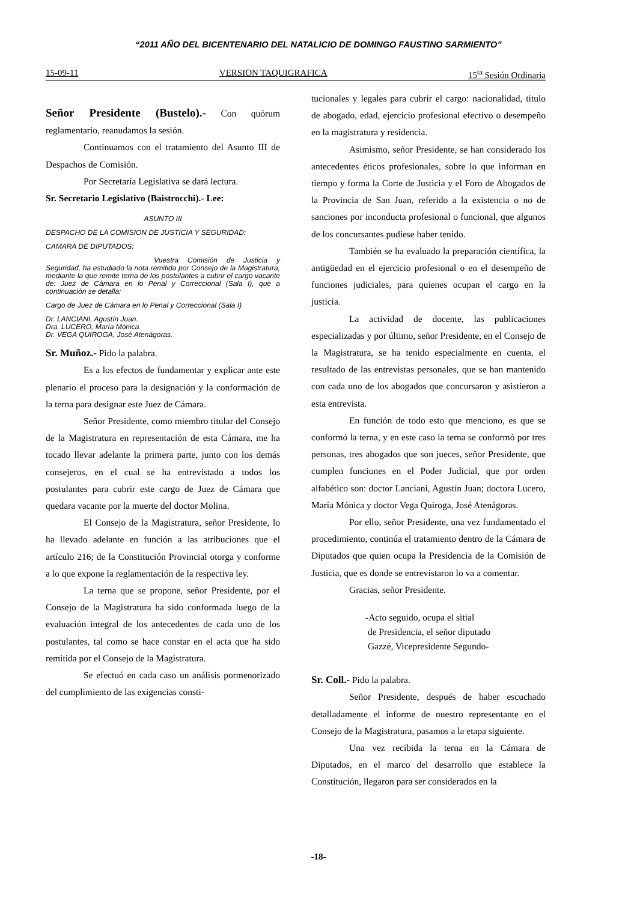“2011 AÑO DEL BICENTENARIO DEL NATALICIO DE DOMINGO FAUSTINO SARMIENTO”
15-09-11 VERSION TAQUIGRAFICA 15<sup>ta</sup> Sesión Ordinaria
Señor Presidente (Bustelo).- Con quórum reglamentario, reanudamos la sesión.
Continuamos con el tratamiento del Asunto III de Despachos de Comisión.
Por Secretaría Legislativa se dará lectura.
Sr. Secretario Legislativo (Baistrocchi).- Lee:
ASUNTO III
DESPACHO DE LA COMISION DE JUSTICIA Y SEGURIDAD:
CAMARA DE DIPUTADOS:
Vuestra Comisión de Justicia y Seguridad, ha estudiado la nota remitida por Consejo de la Magistratura, mediante la que remite terna de los postulantes a cubrir el cargo vacante de: Juez de Cámara en lo Penal y Correccional (Sala I), que a continuación se detalla:
Cargo de Juez de Cámara en lo Penal y Correccional (Sala I)
Dr. LANCIANI, Agustín Juan.
Dra. LUCERO, María Mónica.
Dr. VEGA QUIROGA, José Atenágoras.
Sr. Muñoz.- Pido la palabra.
Es a los efectos de fundamentar y explicar ante este plenario el proceso para la designación y la conformación de la terna para designar este Juez de Cámara.
Señor Presidente, como miembro titular del Consejo de la Magistratura en representación de esta Cámara, me ha tocado llevar adelante la primera parte, junto con los demás consejeros, en el cual se ha entrevistado a todos los postulantes para cubrir este cargo de Juez de Cámara que quedara vacante por la muerte del doctor Molina.
El Consejo de la Magistratura, señor Presidente, lo ha llevado adelante en función a las atribuciones que el artículo 216; de la Constitución Provincial otorga y conforme a lo que expone la reglamentación de la respectiva ley.
La terna que se propone, señor Presidente, por el Consejo de la Magistratura ha sido conformada luego de la evaluación integral de los antecedentes de cada uno de los postulantes, tal como se hace constar en el acta que ha sido remitida por el Consejo de la Magistratura.
Se efectuó en cada caso un análisis pormenorizado del cumplimiento de las exigencias consti-
tucionales y legales para cubrir el cargo: nacionalidad, titulo de abogado, edad, ejercicio profesional efectivo o desempeño en la magistratura y residencia.
Asimismo, señor Presidente, se han considerado los antecedentes éticos profesionales, sobre lo que informan en tiempo y forma la Corte de Justicia y el Foro de Abogados de la Provincia de San Juan, referido a la existencia o no de sanciones por inconducta profesional o funcional, que algunos de los concursantes pudiese haber tenido.
También se ha evaluado la preparación científica, la antigüedad en el ejercicio profesional o en el desempeño de funciones judiciales, para quienes ocupan el cargo en la justicia.
La actividad de docente, las publicaciones especializadas y por último, señor Presidente, en el Consejo de la Magistratura, se ha tenido especialmente en cuenta, el resultado de las entrevistas personales, que se han mantenido con cada uno de los abogados que concursaron y asistieron a esta entrevista.
En función de todo esto que menciono, es que se conformó la terna, y en este caso la terna se conformó por tres personas, tres abogados que son jueces, señor Presidente, que cumplen funciones en el Poder Judicial, que por orden alfabético son: doctor Lanciani, Agustín Juan; doctora Lucero, María Mónica y doctor Vega Quiroga, José Atenágoras.
Por ello, señor Presidente, una vez fundamentado el procedimiento, continúa el tratamiento dentro de la Cámara de Diputados que quien ocupa la Presidencia de la Comisión de Justicia, que es donde se entrevistaron lo va a comentar.
Gracias, señor Presidente.
-Acto seguido, ocupa el sitial
de Presidencia, el señor diputado
Gazzé, Vicepresidente Segundo-
Sr. Coll.- Pido la palabra.
Señor Presidente, después de haber escuchado detalladamente el informe de nuestro representante en el Consejo de la Magistratura, pasamos a la etapa siguiente.
Una vez recibida la terna en la Cámara de Diputados, en el marco del desarrollo que establece la Constitución, llegaron para ser considerados en la
-18-